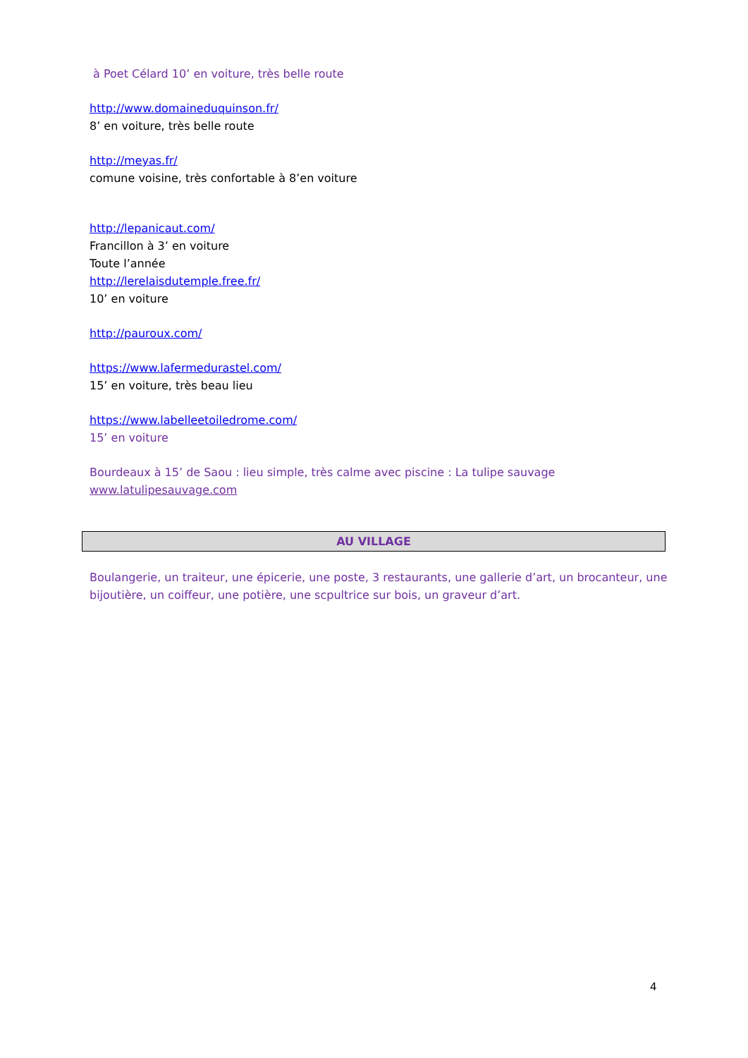à Poet Célard 10’ en voiture, très belle route
http://www.domaineduquinson.fr/
8’ en voiture, très belle route
http://meyas.fr/
comune voisine, très confortable à 8’en voiture
http://lepanicaut.com/
Francillon à 3’ en voiture
Toute l’année
http://lerelaisdutemple.free.fr/
10’ en voiture
http://pauroux.com/
https://www.lafermedurastel.com/
15’ en voiture, très beau lieu
https://www.labelleetoiledrome.com/
15’ en voiture
Bourdeaux à 15’ de Saou : lieu simple, très calme avec piscine : La tulipe sauvage
www.latulipesauvage.com
AU VILLAGE
Boulangerie, un traiteur, une épicerie, une poste, 3 restaurants, une gallerie d’art, un brocanteur, une bijoutière, un coiffeur, une potière, une scpultrice sur bois, un graveur d’art.
4